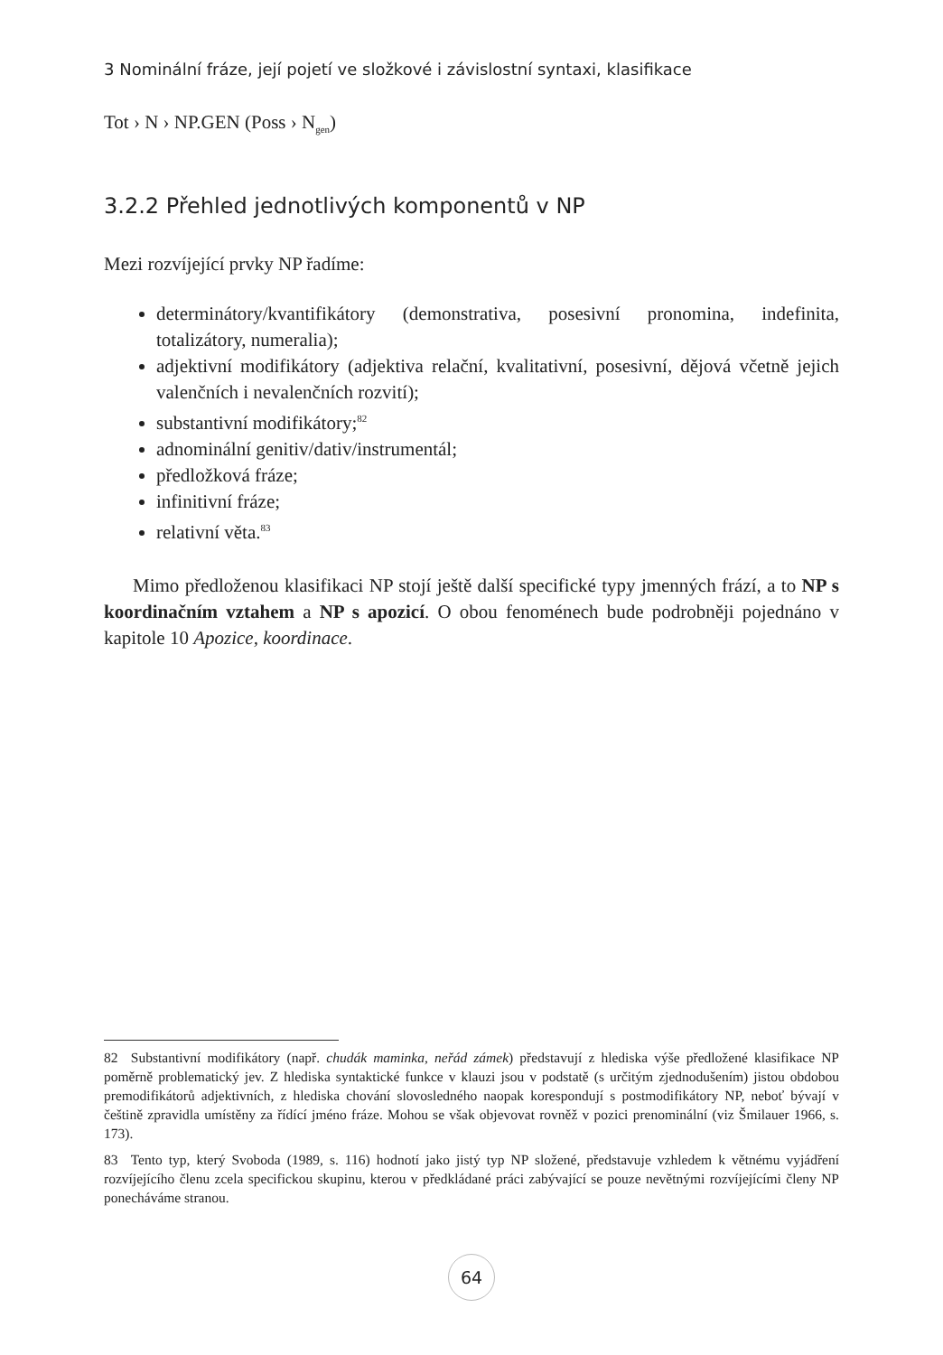3 Nominální fráze, její pojetí ve složkové i závislostní syntaxi, klasifikace
Tot › N › NP.GEN (Poss › N<sub>gen</sub>)
3.2.2 Přehled jednotlivých komponentů v NP
Mezi rozvíjející prvky NP řadíme:
determinátory/kvantifikátory (demonstrativa, posesivní pronomina, indefinita, totalizátory, numeralia);
adjektivní modifikátory (adjektiva relační, kvalitativní, posesivní, dějová včetně jejich valenčních i nevalenčních rozvití);
substantivní modifikátory;<sup>82</sup>
adnominální genitiv/dativ/instrumentál;
předložková fráze;
infinitivní fráze;
relativní věta.<sup>83</sup>
Mimo předloženou klasifikaci NP stojí ještě další specifické typy jmenných frází, a to NP s koordinačním vztahem a NP s apozicí. O obou fenoménech bude podrobněji pojednáno v kapitole 10 Apozice, koordinace.
82 Substantivní modifikátory (např. chudák maminka, neřád zámek) představují z hlediska výše předložené klasifikace NP poměrně problematický jev. Z hlediska syntaktické funkce v klauzi jsou v podstatě (s určitým zjednodušením) jistou obdobou premodifikátorů adjektivních, z hlediska chování slovosledného naopak korespondují s postmodifikátory NP, neboť bývají v češtině zpravidla umístěny za řídící jméno fráze. Mohou se však objevovat rovněž v pozici prenominální (viz Šmilauer 1966, s. 173).
83 Tento typ, který Svoboda (1989, s. 116) hodnotí jako jistý typ NP složené, představuje vzhledem k větnému vyjádření rozvíjejícího členu zcela specifickou skupinu, kterou v předkládané práci zabývající se pouze nevětnými rozvíjejícími členy NP ponecháváme stranou.
64